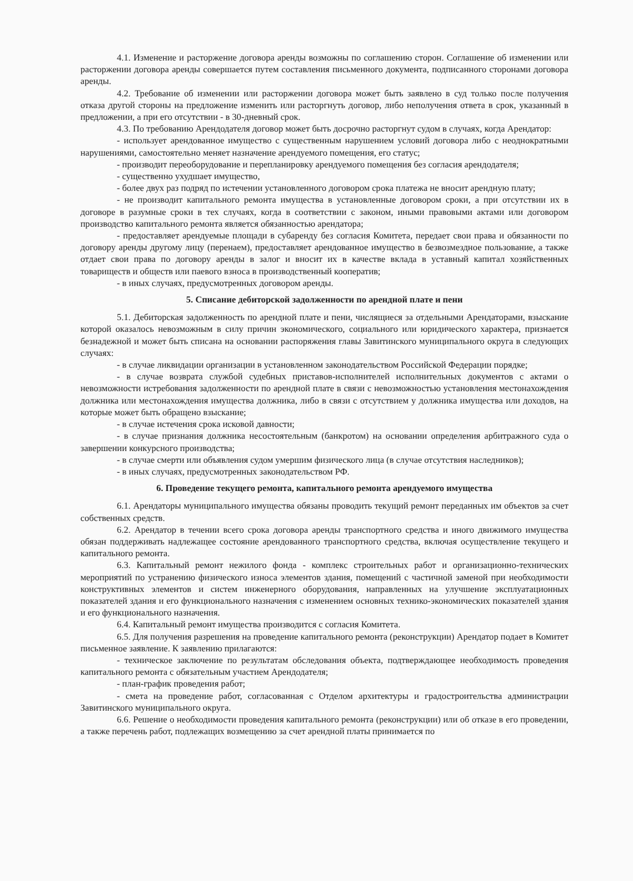4.1. Изменение и расторжение договора аренды возможны по соглашению сторон. Соглашение об изменении или расторжении договора аренды совершается путем составления письменного документа, подписанного сторонами договора аренды.
4.2. Требование об изменении или расторжении договора может быть заявлено в суд только после получения отказа другой стороны на предложение изменить или расторгнуть договор, либо неполучения ответа в срок, указанный в предложении, а при его отсутствии - в 30-дневный срок.
4.3. По требованию Арендодателя договор может быть досрочно расторгнут судом в случаях, когда Арендатор:
- использует арендованное имущество с существенным нарушением условий договора либо с неоднократными нарушениями, самостоятельно меняет назначение арендуемого помещения, его статус;
- производит переоборудование и перепланировку арендуемого помещения без согласия арендодателя;
- существенно ухудшает имущество,
- более двух раз подряд по истечении установленного договором срока платежа не вносит арендную плату;
- не производит капитального ремонта имущества в установленные договором сроки, а при отсутствии их в договоре в разумные сроки в тех случаях, когда в соответствии с законом, иными правовыми актами или договором производство капитального ремонта является обязанностью арендатора;
- предоставляет арендуемые площади в субаренду без согласия Комитета, передает свои права и обязанности по договору аренды другому лицу (перенаем), предоставляет арендованное имущество в безвозмездное пользование, а также отдает свои права по договору аренды в залог и вносит их в качестве вклада в уставный капитал хозяйственных товариществ и обществ или паевого взноса в производственный кооператив;
- в иных случаях, предусмотренных договором аренды.
5. Списание дебиторской задолженности по арендной плате и пени
5.1. Дебиторская задолженность по арендной плате и пени, числящиеся за отдельными Арендаторами, взыскание которой оказалось невозможным в силу причин экономического, социального или юридического характера, признается безнадежной и может быть списана на основании распоряжения главы Завитинского муниципального округа в следующих случаях:
- в случае ликвидации организации в установленном законодательством Российской Федерации порядке;
- в случае возврата службой судебных приставов-исполнителей исполнительных документов с актами о невозможности истребования задолженности по арендной плате в связи с невозможностью установления местонахождения должника или местонахождения имущества должника, либо в связи с отсутствием у должника имущества или доходов, на которые может быть обращено взыскание;
- в случае истечения срока исковой давности;
- в случае признания должника несостоятельным (банкротом) на основании определения арбитражного суда о завершении конкурсного производства;
- в случае смерти или объявления судом умершим физического лица (в случае отсутствия наследников);
- в иных случаях, предусмотренных законодательством РФ.
6. Проведение текущего ремонта, капитального ремонта арендуемого имущества
6.1. Арендаторы муниципального имущества обязаны проводить текущий ремонт переданных им объектов за счет собственных средств.
6.2. Арендатор в течении всего срока договора аренды транспортного средства и иного движимого имущества обязан поддерживать надлежащее состояние арендованного транспортного средства, включая осуществление текущего и капитального ремонта.
6.3. Капитальный ремонт нежилого фонда - комплекс строительных работ и организационно-технических мероприятий по устранению физического износа элементов здания, помещений с частичной заменой при необходимости конструктивных элементов и систем инженерного оборудования, направленных на улучшение эксплуатационных показателей здания и его функционального назначения с изменением основных технико-экономических показателей здания и его функционального назначения.
6.4. Капитальный ремонт имущества производится с согласия Комитета.
6.5. Для получения разрешения на проведение капитального ремонта (реконструкции) Арендатор подает в Комитет письменное заявление. К заявлению прилагаются:
- техническое заключение по результатам обследования объекта, подтверждающее необходимость проведения капитального ремонта с обязательным участием Арендодателя;
- план-график проведения работ;
- смета на проведение работ, согласованная с Отделом архитектуры и градостроительства администрации Завитинского муниципального округа.
6.6. Решение о необходимости проведения капитального ремонта (реконструкции) или об отказе в его проведении, а также перечень работ, подлежащих возмещению за счет арендной платы принимается по